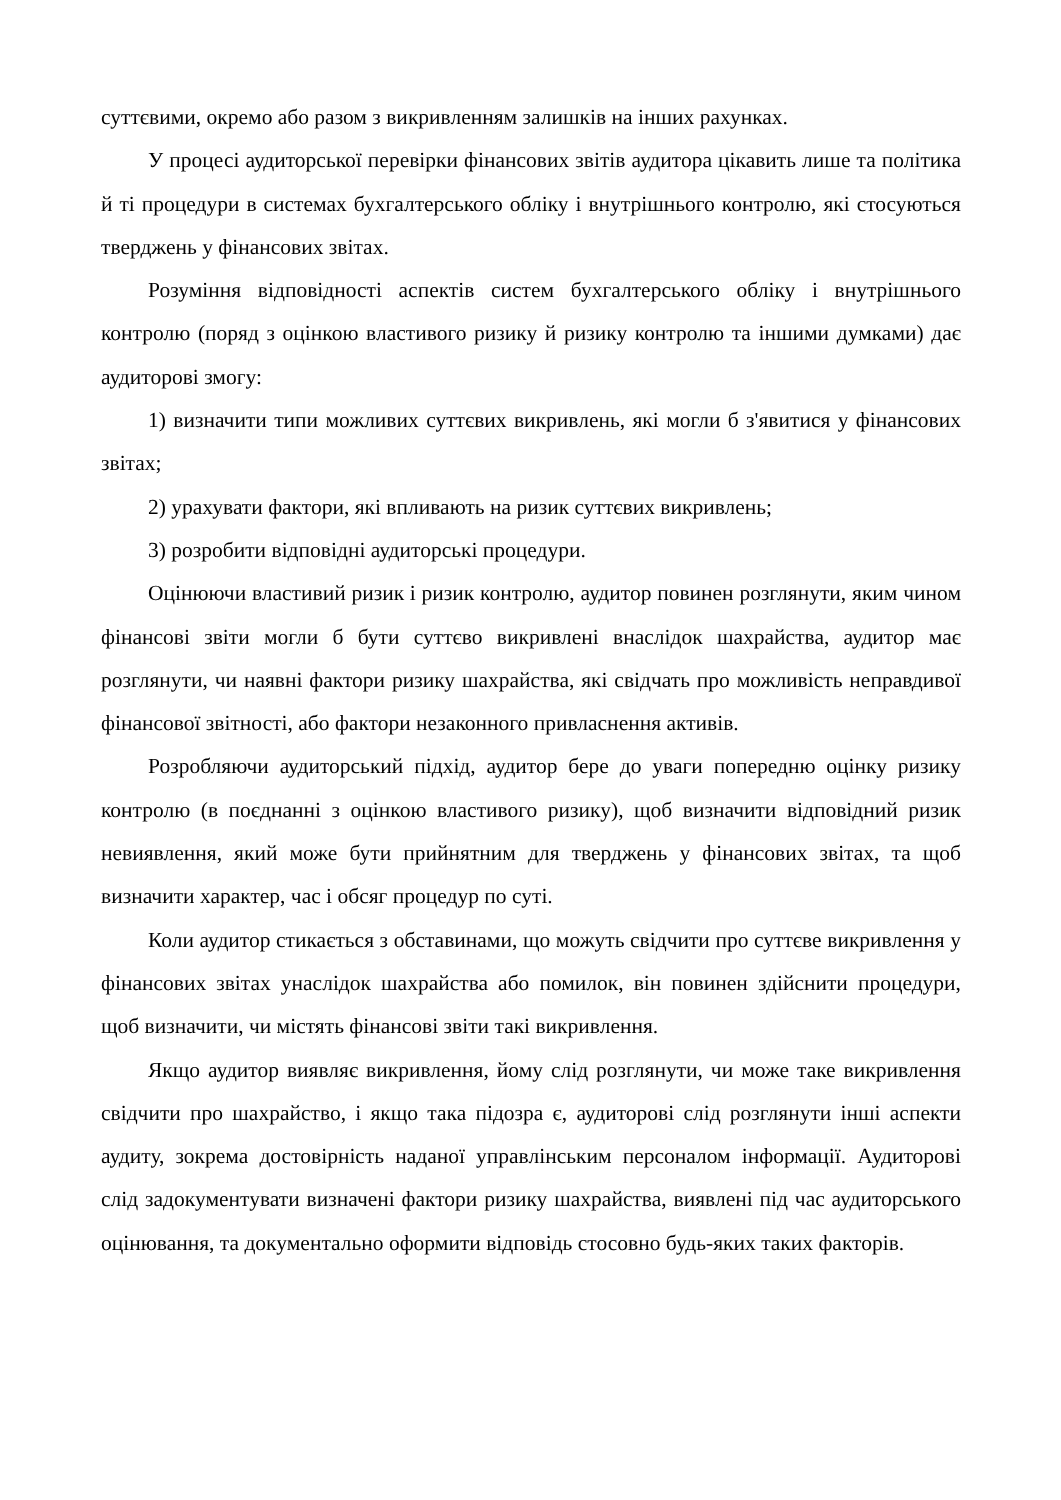суттєвими, окремо або разом з викривленням залишків на інших рахунках.
У процесі аудиторської перевірки фінансових звітів аудитора цікавить лише та політика й ті процедури в системах бухгалтерського обліку і внутрішнього контролю, які стосуються тверджень у фінансових звітах.
Розуміння відповідності аспектів систем бухгалтерського обліку і внутрішнього контролю (поряд з оцінкою властивого ризику й ризику контролю та іншими думками) дає аудиторові змогу:
1) визначити типи можливих суттєвих викривлень, які могли б з'явитися у фінансових звітах;
2) урахувати фактори, які впливають на ризик суттєвих викривлень;
3) розробити відповідні аудиторські процедури.
Оцінюючи властивий ризик і ризик контролю, аудитор повинен розглянути, яким чином фінансові звіти могли б бути суттєво викривлені внаслідок шахрайства, аудитор має розглянути, чи наявні фактори ризику шахрайства, які свідчать про можливість неправдивої фінансової звітності, або фактори незаконного привласнення активів.
Розробляючи аудиторський підхід, аудитор бере до уваги попередню оцінку ризику контролю (в поєднанні з оцінкою властивого ризику), щоб визначити відповідний ризик невиявлення, який може бути прийнятним для тверджень у фінансових звітах, та щоб визначити характер, час і обсяг процедур по суті.
Коли аудитор стикається з обставинами, що можуть свідчити про суттєве викривлення у фінансових звітах унаслідок шахрайства або помилок, він повинен здійснити процедури, щоб визначити, чи містять фінансові звіти такі викривлення.
Якщо аудитор виявляє викривлення, йому слід розглянути, чи може таке викривлення свідчити про шахрайство, і якщо така підозра є, аудиторові слід розглянути інші аспекти аудиту, зокрема достовірність наданої управлінським персоналом інформації. Аудиторові слід задокументувати визначені фактори ризику шахрайства, виявлені під час аудиторського оцінювання, та документально оформити відповідь стосовно будь-яких таких факторів.